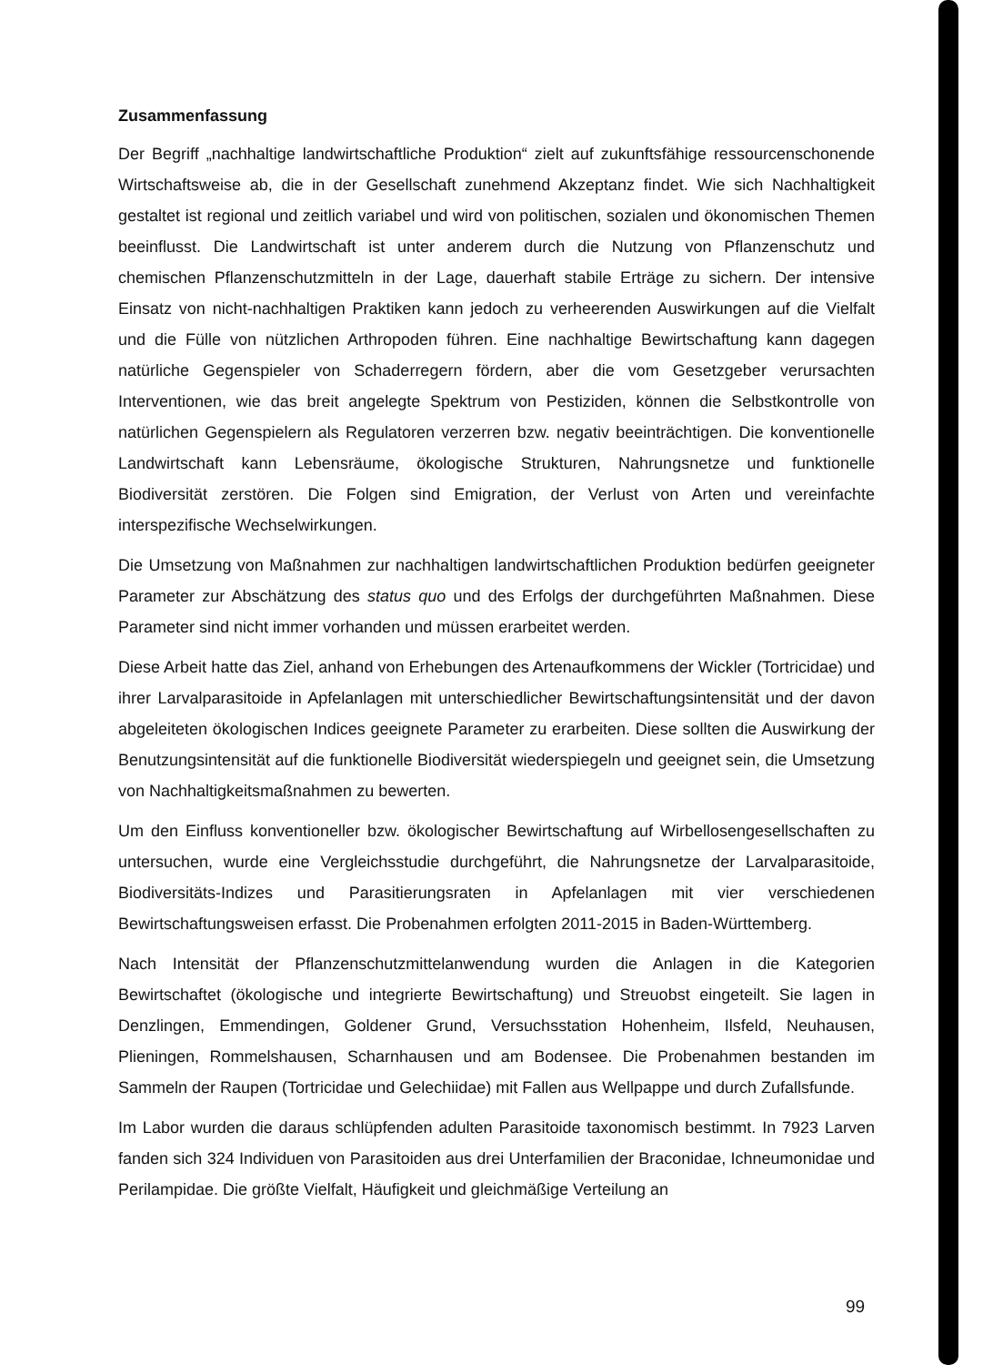Zusammenfassung
Der Begriff „nachhaltige landwirtschaftliche Produktion“ zielt auf zukunftsfähige ressourcenschonende Wirtschaftsweise ab, die in der Gesellschaft zunehmend Akzeptanz findet. Wie sich Nachhaltigkeit gestaltet ist regional und zeitlich variabel und wird von politischen, sozialen und ökonomischen Themen beeinflusst. Die Landwirtschaft ist unter anderem durch die Nutzung von Pflanzenschutz und chemischen Pflanzenschutzmitteln in der Lage, dauerhaft stabile Erträge zu sichern. Der intensive Einsatz von nicht-nachhaltigen Praktiken kann jedoch zu verheerenden Auswirkungen auf die Vielfalt und die Fülle von nützlichen Arthropoden führen. Eine nachhaltige Bewirtschaftung kann dagegen natürliche Gegenspieler von Schaderregern fördern, aber die vom Gesetzgeber verursachten Interventionen, wie das breit angelegte Spektrum von Pestiziden, können die Selbstkontrolle von natürlichen Gegenspielern als Regulatoren verzerren bzw. negativ beeinträchtigen. Die konventionelle Landwirtschaft kann Lebensräume, ökologische Strukturen, Nahrungsnetze und funktionelle Biodiversität zerstören. Die Folgen sind Emigration, der Verlust von Arten und vereinfachte interspezifische Wechselwirkungen.
Die Umsetzung von Maßnahmen zur nachhaltigen landwirtschaftlichen Produktion bedürfen geeigneter Parameter zur Abschätzung des status quo und des Erfolgs der durchgeführten Maßnahmen. Diese Parameter sind nicht immer vorhanden und müssen erarbeitet werden.
Diese Arbeit hatte das Ziel, anhand von Erhebungen des Artenaufkommens der Wickler (Tortricidae) und ihrer Larvalparasitoide in Apfelanlagen mit unterschiedlicher Bewirtschaftungsintensität und der davon abgeleiteten ökologischen Indices geeignete Parameter zu erarbeiten. Diese sollten die Auswirkung der Benutzungsintensität auf die funktionelle Biodiversität wiederspiegeln und geeignet sein, die Umsetzung von Nachhaltigkeitsmaßnahmen zu bewerten.
Um den Einfluss konventioneller bzw. ökologischer Bewirtschaftung auf Wirbellosengesellschaften zu untersuchen, wurde eine Vergleichsstudie durchgeführt, die Nahrungsnetze der Larvalparasitoide, Biodiversitäts-Indizes und Parasitierungsraten in Apfelanlagen mit vier verschiedenen Bewirtschaftungsweisen erfasst. Die Probenahmen erfolgten 2011-2015 in Baden-Württemberg.
Nach Intensität der Pflanzenschutzmittelanwendung wurden die Anlagen in die Kategorien Bewirtschaftet (ökologische und integrierte Bewirtschaftung) und Streuobst eingeteilt. Sie lagen in Denzlingen, Emmendingen, Goldener Grund, Versuchsstation Hohenheim, Ilsfeld, Neuhausen, Plieningen, Rommelshausen, Scharnhausen und am Bodensee. Die Probenahmen bestanden im Sammeln der Raupen (Tortricidae und Gelechiidae) mit Fallen aus Wellpappe und durch Zufallsfunde.
Im Labor wurden die daraus schlüpfenden adulten Parasitoide taxonomisch bestimmt. In 7923 Larven fanden sich 324 Individuen von Parasitoiden aus drei Unterfamilien der Braconidae, Ichneumonidae und Perilampidae. Die größte Vielfalt, Häufigkeit und gleichmäßige Verteilung an
99